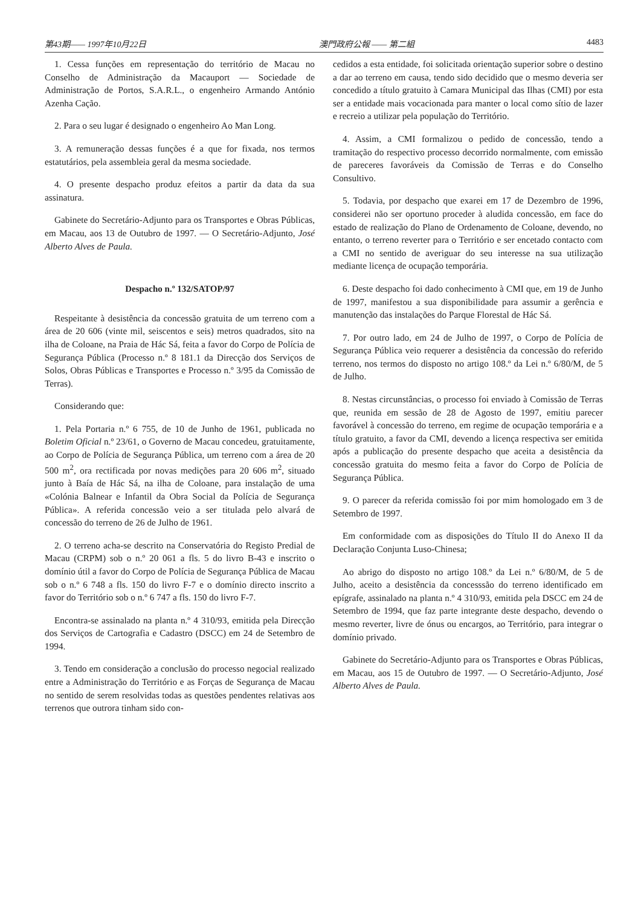第43期—— 1997年10月22日 澳門政府公報 —— 第二組 4483
1. Cessa funções em representação do território de Macau no Conselho de Administração da Macauport — Sociedade de Administração de Portos, S.A.R.L., o engenheiro Armando António Azenha Cação.
2. Para o seu lugar é designado o engenheiro Ao Man Long.
3. A remuneração dessas funções é a que for fixada, nos termos estatutários, pela assembleia geral da mesma sociedade.
4. O presente despacho produz efeitos a partir da data da sua assinatura.
Gabinete do Secretário-Adjunto para os Transportes e Obras Públicas, em Macau, aos 13 de Outubro de 1997. — O Secretário-Adjunto, José Alberto Alves de Paula.
Despacho n.º 132/SATOP/97
Respeitante à desistência da concessão gratuita de um terreno com a área de 20 606 (vinte mil, seiscentos e seis) metros quadrados, sito na ilha de Coloane, na Praia de Hác Sá, feita a favor do Corpo de Polícia de Segurança Pública (Processo n.º 8 181.1 da Direcção dos Serviços de Solos, Obras Públicas e Transportes e Processo n.º 3/95 da Comissão de Terras).
Considerando que:
1. Pela Portaria n.º 6 755, de 10 de Junho de 1961, publicada no Boletim Oficial n.º 23/61, o Governo de Macau concedeu, gratuitamente, ao Corpo de Polícia de Segurança Pública, um terreno com a área de 20 500 m<sup>2</sup>, ora rectificada por novas medições para 20 606 m<sup>2</sup>, situado junto à Baía de Hác Sá, na ilha de Coloane, para instalação de uma «Colónia Balnear e Infantil da Obra Social da Polícia de Segurança Pública». A referida concessão veio a ser titulada pelo alvará de concessão do terreno de 26 de Julho de 1961.
2. O terreno acha-se descrito na Conservatória do Registo Predial de Macau (CRPM) sob o n.º 20 061 a fls. 5 do livro B-43 e inscrito o domínio útil a favor do Corpo de Polícia de Segurança Pública de Macau sob o n.º 6 748 a fls. 150 do livro F-7 e o domínio directo inscrito a favor do Território sob o n.º 6 747 a fls. 150 do livro F-7.
Encontra-se assinalado na planta n.º 4 310/93, emitida pela Direcção dos Serviços de Cartografia e Cadastro (DSCC) em 24 de Setembro de 1994.
3. Tendo em consideração a conclusão do processo negocial realizado entre a Administração do Território e as Forças de Segurança de Macau no sentido de serem resolvidas todas as questões pendentes relativas aos terrenos que outrora tinham sido con-
cedidos a esta entidade, foi solicitada orientação superior sobre o destino a dar ao terreno em causa, tendo sido decidido que o mesmo deveria ser concedido a título gratuito à Camara Municipal das Ilhas (CMI) por esta ser a entidade mais vocacionada para manter o local como sítio de lazer e recreio a utilizar pela população do Território.
4. Assim, a CMI formalizou o pedido de concessão, tendo a tramitação do respectivo processo decorrido normalmente, com emissão de pareceres favoráveis da Comissão de Terras e do Conselho Consultivo.
5. Todavia, por despacho que exarei em 17 de Dezembro de 1996, considerei não ser oportuno proceder à aludida concessão, em face do estado de realização do Plano de Ordenamento de Coloane, devendo, no entanto, o terreno reverter para o Território e ser encetado contacto com a CMI no sentido de averiguar do seu interesse na sua utilização mediante licença de ocupação temporária.
6. Deste despacho foi dado conhecimento à CMI que, em 19 de Junho de 1997, manifestou a sua disponibilidade para assumir a gerência e manutenção das instalações do Parque Florestal de Hác Sá.
7. Por outro lado, em 24 de Julho de 1997, o Corpo de Polícia de Segurança Pública veio requerer a desistência da concessão do referido terreno, nos termos do disposto no artigo 108.º da Lei n.º 6/80/M, de 5 de Julho.
8. Nestas circunstâncias, o processo foi enviado à Comissão de Terras que, reunida em sessão de 28 de Agosto de 1997, emitiu parecer favorável à concessão do terreno, em regime de ocupação temporária e a título gratuito, a favor da CMI, devendo a licença respectiva ser emitida após a publicação do presente despacho que aceita a desistência da concessão gratuita do mesmo feita a favor do Corpo de Polícia de Segurança Pública.
9. O parecer da referida comissão foi por mim homologado em 3 de Setembro de 1997.
Em conformidade com as disposições do Título II do Anexo II da Declaração Conjunta Luso-Chinesa;
Ao abrigo do disposto no artigo 108.º da Lei n.º 6/80/M, de 5 de Julho, aceito a desistência da concesssão do terreno identificado em epígrafe, assinalado na planta n.º 4 310/93, emitida pela DSCC em 24 de Setembro de 1994, que faz parte integrante deste despacho, devendo o mesmo reverter, livre de ónus ou encargos, ao Território, para integrar o domínio privado.
Gabinete do Secretário-Adjunto para os Transportes e Obras Públicas, em Macau, aos 15 de Outubro de 1997. — O Secretário-Adjunto, José Alberto Alves de Paula.